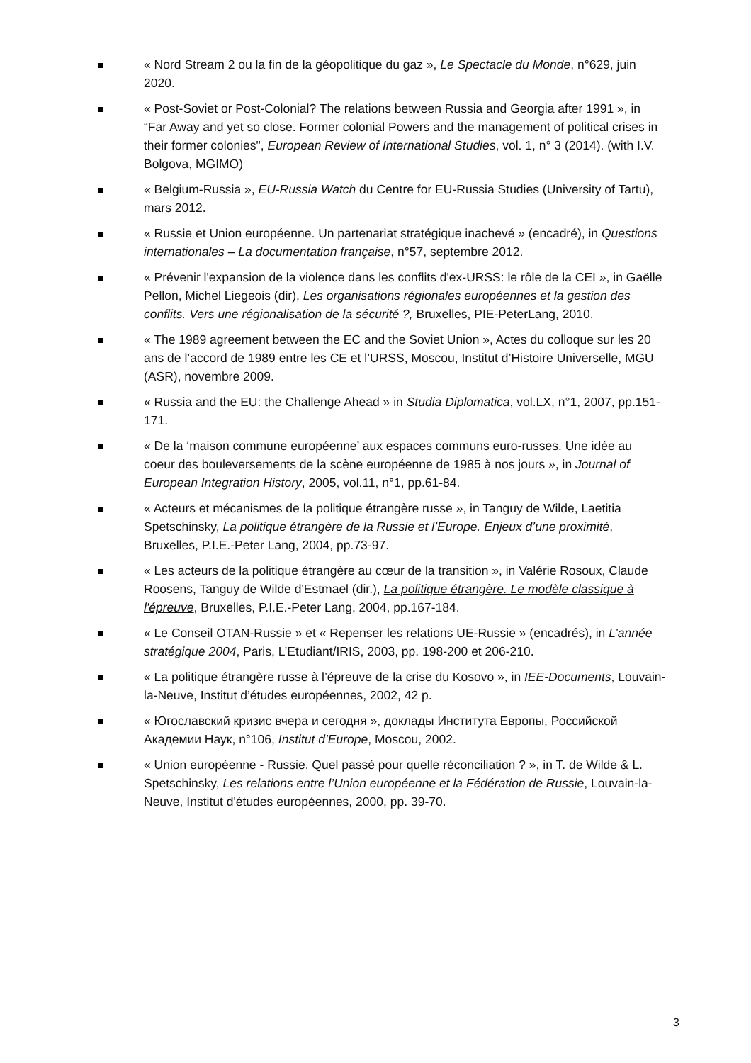« Nord Stream 2 ou la fin de la géopolitique du gaz », Le Spectacle du Monde, n°629, juin 2020.
« Post-Soviet or Post-Colonial? The relations between Russia and Georgia after 1991 », in “Far Away and yet so close. Former colonial Powers and the management of political crises in their former colonies", European Review of International Studies, vol. 1, n° 3 (2014). (with I.V. Bolgova, MGIMO)
« Belgium-Russia », EU-Russia Watch du Centre for EU-Russia Studies (University of Tartu), mars 2012.
« Russie et Union européenne. Un partenariat stratégique inachevé » (encadré), in Questions internationales – La documentation française, n°57, septembre 2012.
« Prévenir l'expansion de la violence dans les conflits d'ex-URSS: le rôle de la CEI », in Gaëlle Pellon, Michel Liegeois (dir), Les organisations régionales européennes et la gestion des conflits. Vers une régionalisation de la sécurité ?, Bruxelles, PIE-PeterLang, 2010.
« The 1989 agreement between the EC and the Soviet Union », Actes du colloque sur les 20 ans de l’accord de 1989 entre les CE et l’URSS, Moscou, Institut d’Histoire Universelle, MGU (ASR), novembre 2009.
« Russia and the EU: the Challenge Ahead » in Studia Diplomatica, vol.LX, n°1, 2007, pp.151-171.
« De la ‘maison commune européenne’ aux espaces communs euro-russes. Une idée au coeur des bouleversements de la scène européenne de 1985 à nos jours », in Journal of European Integration History, 2005, vol.11, n°1, pp.61-84.
« Acteurs et mécanismes de la politique étrangère russe », in Tanguy de Wilde, Laetitia Spetschinsky, La politique étrangère de la Russie et l’Europe. Enjeux d’une proximité, Bruxelles, P.I.E.-Peter Lang, 2004, pp.73-97.
« Les acteurs de la politique étrangère au cœur de la transition », in Valérie Rosoux, Claude Roosens, Tanguy de Wilde d'Estmael (dir.), La politique étrangère. Le modèle classique à l'épreuve, Bruxelles, P.I.E.-Peter Lang, 2004, pp.167-184.
« Le Conseil OTAN-Russie » et « Repenser les relations UE-Russie » (encadrés), in L’année stratégique 2004, Paris, L’Etudiant/IRIS, 2003, pp. 198-200 et 206-210.
« La politique étrangère russe à l’épreuve de la crise du Kosovo », in IEE-Documents, Louvain-la-Neuve, Institut d’études européennes, 2002, 42 p.
« Югославский кризис вчера и сегодня », доклады Института Европы, Российской Академии Наук, n°106, Institut d’Europe, Moscou, 2002.
« Union européenne - Russie. Quel passé pour quelle réconciliation ? », in T. de Wilde & L. Spetschinsky, Les relations entre l’Union européenne et la Fédération de Russie, Louvain-la-Neuve, Institut d'études européennes, 2000, pp. 39-70.
3